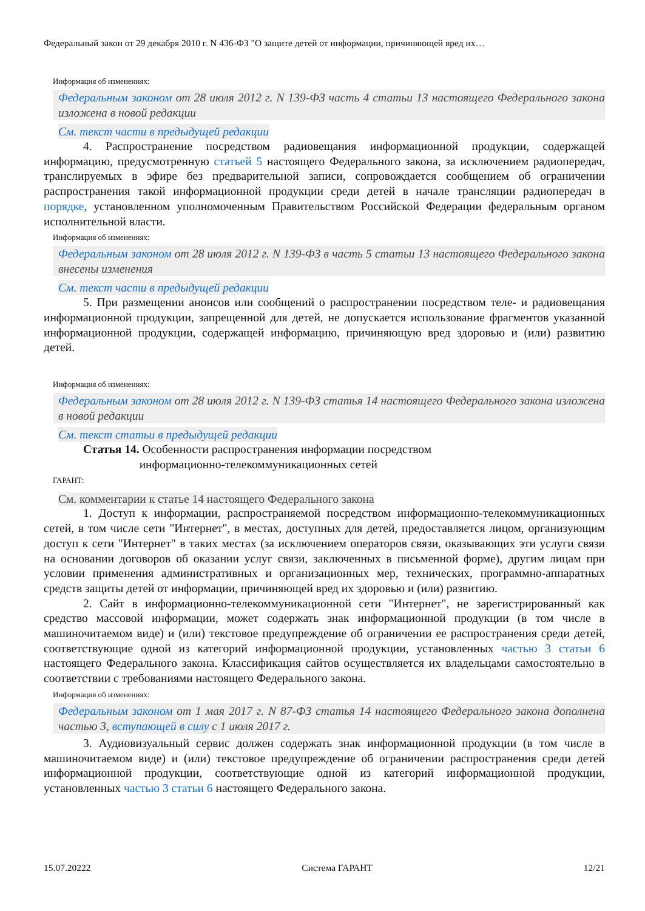Федеральный закон от 29 декабря 2010 г. N 436-ФЗ "О защите детей от информации, причиняющей вред их…
Информация об изменениях:
Федеральным законом от 28 июля 2012 г. N 139-ФЗ часть 4 статьи 13 настоящего Федерального закона изложена в новой редакции
См. текст части в предыдущей редакции
4. Распространение посредством радиовещания информационной продукции, содержащей информацию, предусмотренную статьей 5 настоящего Федерального закона, за исключением радиопередач, транслируемых в эфире без предварительной записи, сопровождается сообщением об ограничении распространения такой информационной продукции среди детей в начале трансляции радиопередач в порядке, установленном уполномоченным Правительством Российской Федерации федеральным органом исполнительной власти.
Информация об изменениях:
Федеральным законом от 28 июля 2012 г. N 139-ФЗ в часть 5 статьи 13 настоящего Федерального закона внесены изменения
См. текст части в предыдущей редакции
5. При размещении анонсов или сообщений о распространении посредством теле- и радиовещания информационной продукции, запрещенной для детей, не допускается использование фрагментов указанной информационной продукции, содержащей информацию, причиняющую вред здоровью и (или) развитию детей.
Информация об изменениях:
Федеральным законом от 28 июля 2012 г. N 139-ФЗ статья 14 настоящего Федерального закона изложена в новой редакции
См. текст статьи в предыдущей редакции
Статья 14. Особенности распространения информации посредством
информационно-телекоммуникационных сетей
ГАРАНТ:
См. комментарии к статье 14 настоящего Федерального закона
1. Доступ к информации, распространяемой посредством информационно-телекоммуникационных сетей, в том числе сети "Интернет", в местах, доступных для детей, предоставляется лицом, организующим доступ к сети "Интернет" в таких местах (за исключением операторов связи, оказывающих эти услуги связи на основании договоров об оказании услуг связи, заключенных в письменной форме), другим лицам при условии применения административных и организационных мер, технических, программно-аппаратных средств защиты детей от информации, причиняющей вред их здоровью и (или) развитию.
2. Сайт в информационно-телекоммуникационной сети "Интернет", не зарегистрированный как средство массовой информации, может содержать знак информационной продукции (в том числе в машиночитаемом виде) и (или) текстовое предупреждение об ограничении ее распространения среди детей, соответствующие одной из категорий информационной продукции, установленных частью 3 статьи 6 настоящего Федерального закона. Классификация сайтов осуществляется их владельцами самостоятельно в соответствии с требованиями настоящего Федерального закона.
Информация об изменениях:
Федеральным законом от 1 мая 2017 г. N 87-ФЗ статья 14 настоящего Федерального закона дополнена частью 3, вступающей в силу с 1 июля 2017 г.
3. Аудиовизуальный сервис должен содержать знак информационной продукции (в том числе в машиночитаемом виде) и (или) текстовое предупреждение об ограничении распространения среди детей информационной продукции, соответствующие одной из категорий информационной продукции, установленных частью 3 статьи 6 настоящего Федерального закона.
15.07.20222 Система ГАРАНТ 12/21